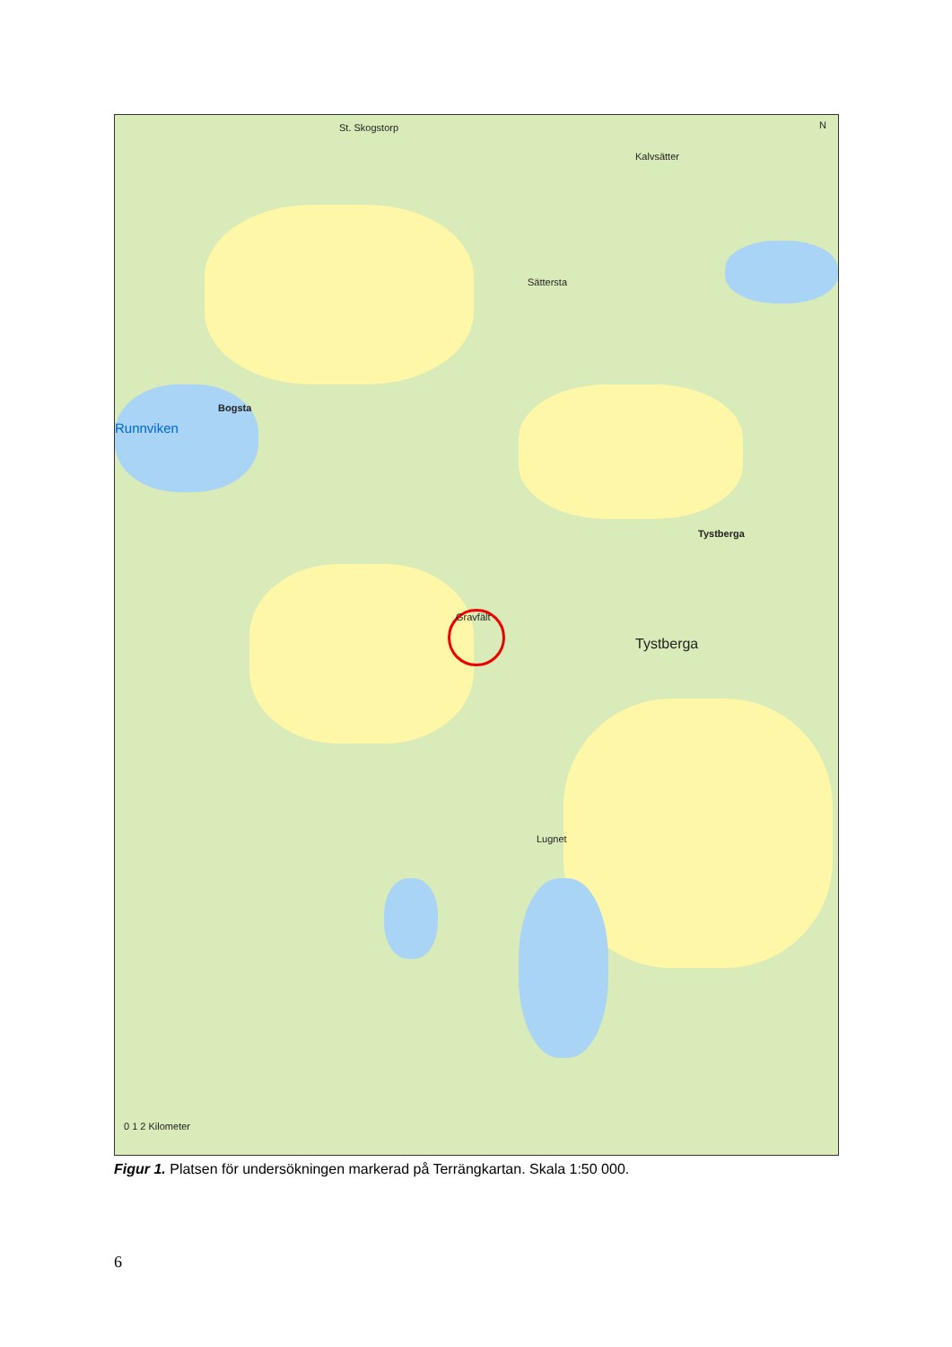St. Skogstorp
Kalvsätter
Sättersta
Runnviken
Bogsta
Tystberga
Tystberga
Gravfält
Lugnet
0 1 2 Kilometer
N
Figur 1. Platsen för undersökningen markerad på Terrängkartan. Skala 1:50 000.
6